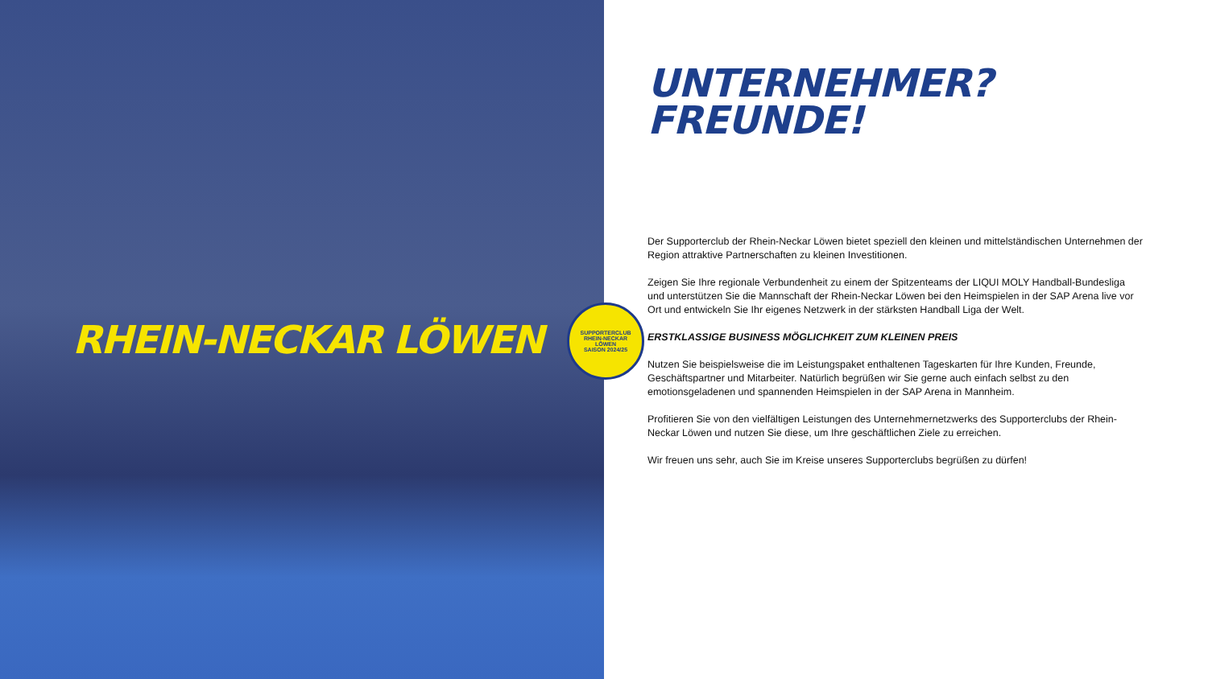RHEIN-NECKAR LÖWEN
SUPPORTERCLUB
RHEIN-NECKAR
LÖWEN
SAISON 2024/25
UNTERNEHMER?
FREUNDE!
Der Supporterclub der Rhein-Neckar Löwen bietet speziell den kleinen und mittelständischen Unternehmen der Region attraktive Partnerschaften zu kleinen Investitionen.
Zeigen Sie Ihre regionale Verbundenheit zu einem der Spitzenteams der LIQUI MOLY Handball-Bundesliga und unterstützen Sie die Mannschaft der Rhein-Neckar Löwen bei den Heimspielen in der SAP Arena live vor Ort und entwickeln Sie Ihr eigenes Netzwerk in der stärksten Handball Liga der Welt.
ERSTKLASSIGE BUSINESS MÖGLICHKEIT ZUM KLEINEN PREIS
Nutzen Sie beispielsweise die im Leistungspaket enthaltenen Tageskarten für Ihre Kunden, Freunde, Geschäftspartner und Mitarbeiter. Natürlich begrüßen wir Sie gerne auch einfach selbst zu den emotionsgeladenen und spannenden Heimspielen in der SAP Arena in Mannheim.
Profitieren Sie von den vielfältigen Leistungen des Unternehmernetzwerks des Supporterclubs der Rhein-Neckar Löwen und nutzen Sie diese, um Ihre geschäftlichen Ziele zu erreichen.
Wir freuen uns sehr, auch Sie im Kreise unseres Supporterclubs begrüßen zu dürfen!